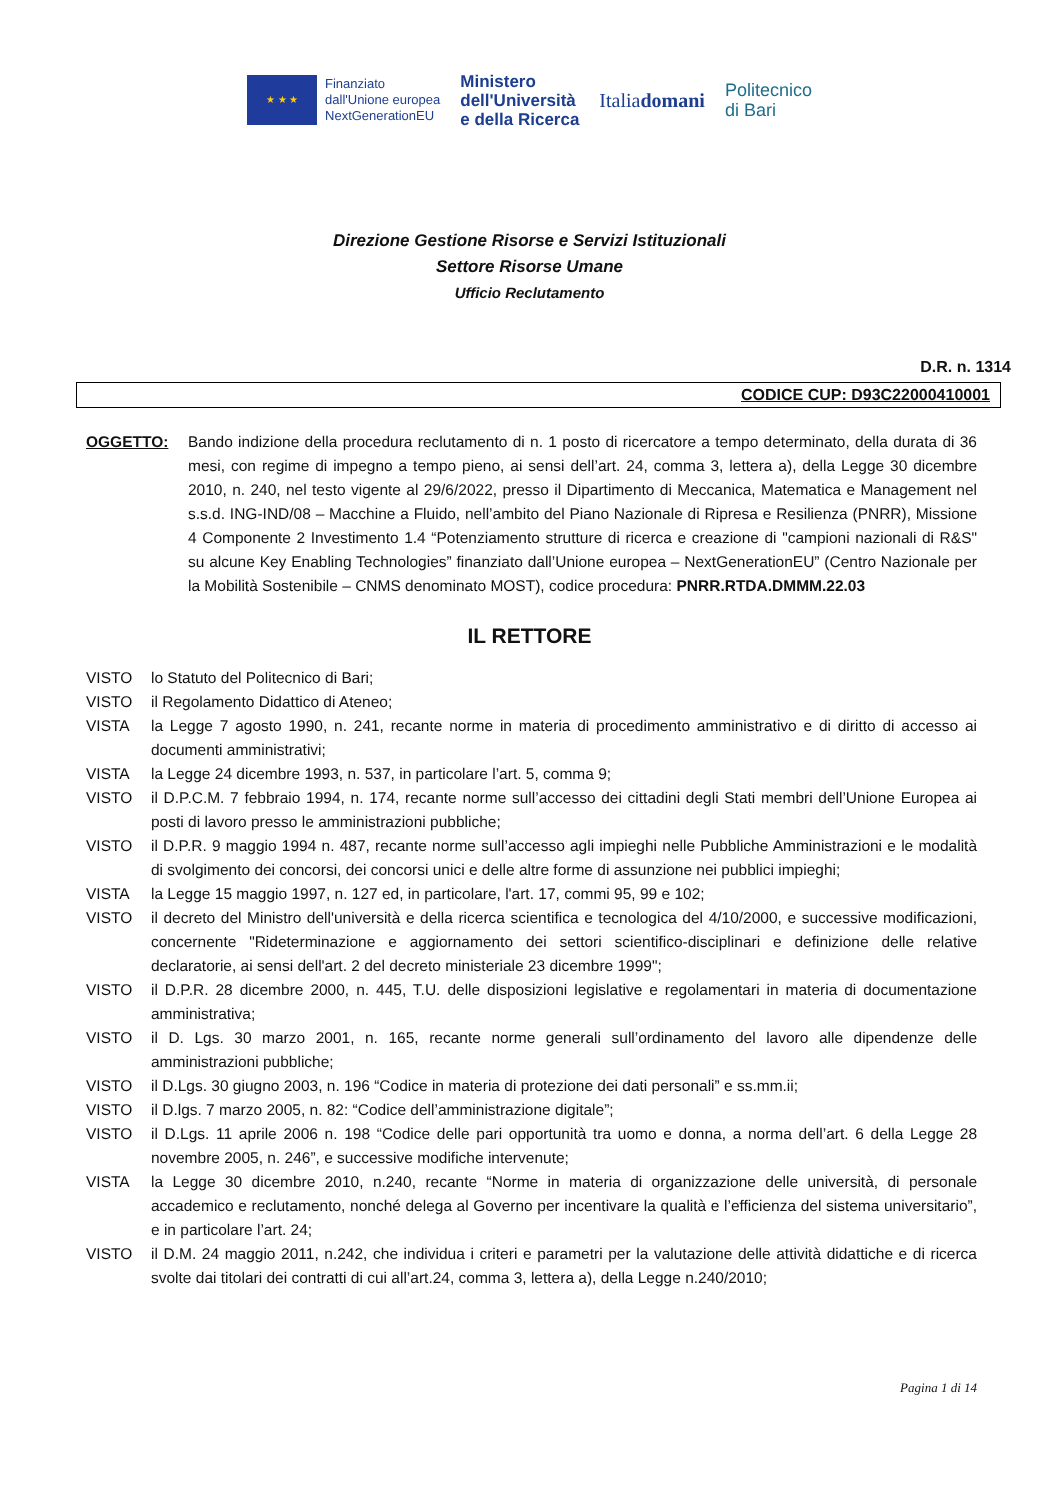★ ★ ★
Finanziato
dall'Unione europea
NextGenerationEU
Ministero
dell'Università
e della Ricerca
Italiadomani
Politecnico
di Bari
Direzione Gestione Risorse e Servizi Istituzionali
Settore Risorse Umane
Ufficio Reclutamento
D.R. n. 1314
CODICE CUP: D93C22000410001
OGGETTO: Bando indizione della procedura reclutamento di n. 1 posto di ricercatore a tempo determinato, della durata di 36 mesi, con regime di impegno a tempo pieno, ai sensi dell’art. 24, comma 3, lettera a), della Legge 30 dicembre 2010, n. 240, nel testo vigente al 29/6/2022, presso il Dipartimento di Meccanica, Matematica e Management nel s.s.d. ING-IND/08 – Macchine a Fluido, nell’ambito del Piano Nazionale di Ripresa e Resilienza (PNRR), Missione 4 Componente 2 Investimento 1.4 “Potenziamento strutture di ricerca e creazione di "campioni nazionali di R&S" su alcune Key Enabling Technologies” finanziato dall’Unione europea – NextGenerationEU” (Centro Nazionale per la Mobilità Sostenibile – CNMS denominato MOST), codice procedura: PNRR.RTDA.DMMM.22.03
IL RETTORE
VISTO lo Statuto del Politecnico di Bari;
VISTO il Regolamento Didattico di Ateneo;
VISTA la Legge 7 agosto 1990, n. 241, recante norme in materia di procedimento amministrativo e di diritto di accesso ai documenti amministrativi;
VISTA la Legge 24 dicembre 1993, n. 537, in particolare l’art. 5, comma 9;
VISTO il D.P.C.M. 7 febbraio 1994, n. 174, recante norme sull’accesso dei cittadini degli Stati membri dell’Unione Europea ai posti di lavoro presso le amministrazioni pubbliche;
VISTO il D.P.R. 9 maggio 1994 n. 487, recante norme sull’accesso agli impieghi nelle Pubbliche Amministrazioni e le modalità di svolgimento dei concorsi, dei concorsi unici e delle altre forme di assunzione nei pubblici impieghi;
VISTA la Legge 15 maggio 1997, n. 127 ed, in particolare, l'art. 17, commi 95, 99 e 102;
VISTO il decreto del Ministro dell'università e della ricerca scientifica e tecnologica del 4/10/2000, e successive modificazioni, concernente "Rideterminazione e aggiornamento dei settori scientifico-disciplinari e definizione delle relative declaratorie, ai sensi dell'art. 2 del decreto ministeriale 23 dicembre 1999";
VISTO il D.P.R. 28 dicembre 2000, n. 445, T.U. delle disposizioni legislative e regolamentari in materia di documentazione amministrativa;
VISTO il D. Lgs. 30 marzo 2001, n. 165, recante norme generali sull’ordinamento del lavoro alle dipendenze delle amministrazioni pubbliche;
VISTO il D.Lgs. 30 giugno 2003, n. 196 “Codice in materia di protezione dei dati personali” e ss.mm.ii;
VISTO il D.lgs. 7 marzo 2005, n. 82: “Codice dell’amministrazione digitale”;
VISTO il D.Lgs. 11 aprile 2006 n. 198 “Codice delle pari opportunità tra uomo e donna, a norma dell’art. 6 della Legge 28 novembre 2005, n. 246”, e successive modifiche intervenute;
VISTA la Legge 30 dicembre 2010, n.240, recante “Norme in materia di organizzazione delle università, di personale accademico e reclutamento, nonché delega al Governo per incentivare la qualità e l’efficienza del sistema universitario”, e in particolare l’art. 24;
VISTO il D.M. 24 maggio 2011, n.242, che individua i criteri e parametri per la valutazione delle attività didattiche e di ricerca svolte dai titolari dei contratti di cui all’art.24, comma 3, lettera a), della Legge n.240/2010;
Pagina 1 di 14